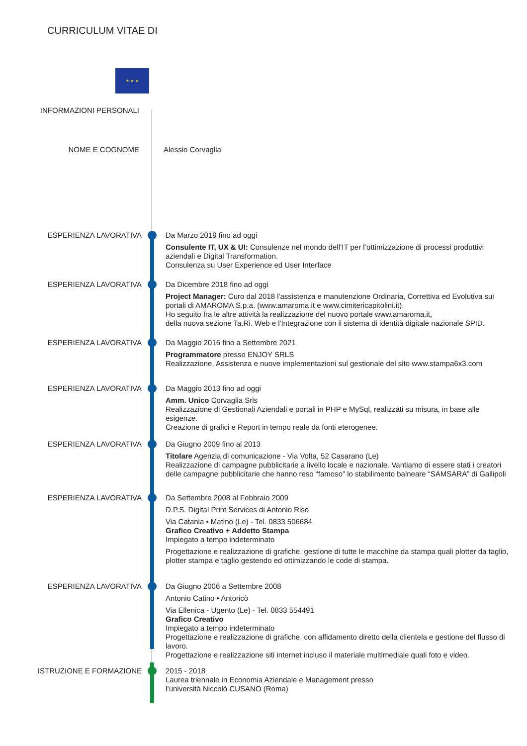CURRICULUM VITAE DI
★ ★ ★
INFORMAZIONI PERSONALI
NOME E COGNOME
Alessio Corvaglia
ESPERIENZA LAVORATIVA
Da Marzo 2019 fino ad oggi
Consulente IT, UX & UI: Consulenze nel mondo dell’IT per l’ottimizzazione di processi produttivi aziendali e Digital Transformation.
Consulenza su User Experience ed User Interface
ESPERIENZA LAVORATIVA
Da Dicembre 2018 fino ad oggi
Project Manager: Curo dal 2018 l'assistenza e manutenzione Ordinaria, Correttiva ed Evolutiva sui portali di AMAROMA S.p.a. (www.amaroma.it e www.cimitericapitolini.it).
Ho seguito fra le altre attività la realizzazione del nuovo portale www.amaroma.it,
della nuova sezione Ta.Ri. Web e l'Integrazione con il sistema di identità digitale nazionale SPID.
ESPERIENZA LAVORATIVA
Da Maggio 2016 fino a Settembre 2021
Programmatore presso ENJOY SRLS
Realizzazione, Assistenza e nuove implementazioni sul gestionale del sito www.stampa6x3.com
ESPERIENZA LAVORATIVA
Da Maggio 2013 fino ad oggi
Amm. Unico Corvaglia Srls
Realizzazione di Gestionali Aziendali e portali in PHP e MySql, realizzati su misura, in base alle esigenze.
Creazione di grafici e Report in tempo reale da fonti eterogenee.
ESPERIENZA LAVORATIVA
Da Giugno 2009 fino al 2013
Titolare Agenzia di comunicazione - Via Volta, 52 Casarano (Le)
Realizzazione di campagne pubblicitarie a livello locale e nazionale. Vantiamo di essere stati i creatori delle campagne pubblicitarie che hanno reso “famoso” lo stabilimento balneare “SAMSARA” di Gallipoli
ESPERIENZA LAVORATIVA
Da Settembre 2008 al Febbraio 2009
D.P.S. Digital Print Services di Antonio Riso
Via Catania • Matino (Le) - Tel. 0833 506684
Grafico Creativo + Addetto Stampa
Impiegato a tempo indeterminato
Progettazione e realizzazione di grafiche, gestione di tutte le macchine da stampa quali plotter da taglio, plotter stampa e taglio gestendo ed ottimizzando le code di stampa.
ESPERIENZA LAVORATIVA
Da Giugno 2006 a Settembre 2008
Antonio Catino • Antoricò
Via Ellenica - Ugento (Le) - Tel. 0833 554491
Grafico Creativo
Impiegato a tempo indeterminato
Progettazione e realizzazione di grafiche, con affidamento diretto della clientela e gestione del flusso di lavoro.
Progettazione e realizzazione siti internet incluso il materiale multimediale quali foto e video.
ISTRUZIONE E FORMAZIONE
2015 - 2018
Laurea triennale in Economia Aziendale e Management presso
l’università Niccolò CUSANO (Roma)